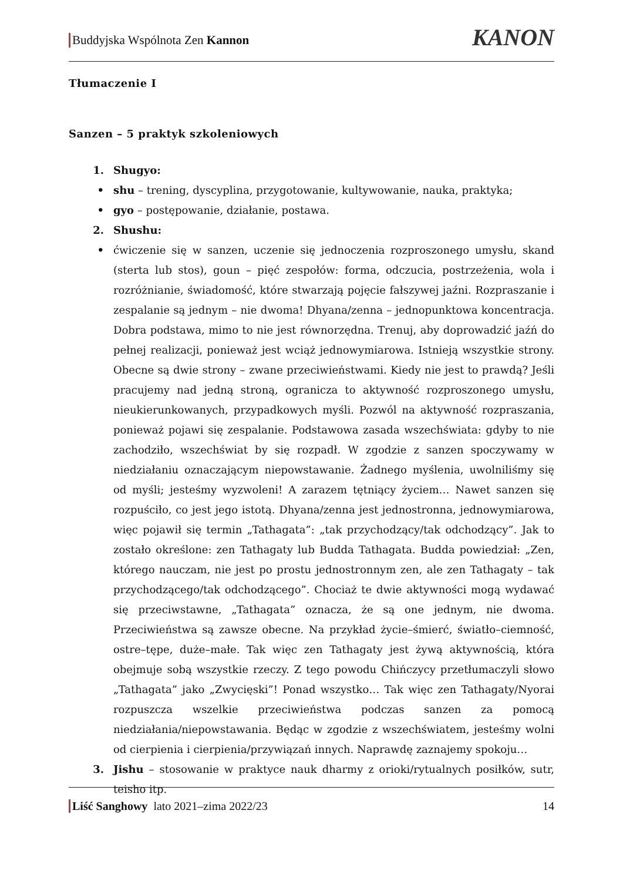Buddyjska Wspólnota Zen Kannon KANON
Tłumaczenie I
Sanzen – 5 praktyk szkoleniowych
1. Shugyo:
• shu – trening, dyscyplina, przygotowanie, kultywowanie, nauka, praktyka;
• gyo – postępowanie, działanie, postawa.
2. Shushu:
• ćwiczenie się w sanzen, uczenie się jednoczenia rozproszonego umysłu, skand (sterta lub stos), goun – pięć zespołów: forma, odczucia, postrzeżenia, wola i rozróżnianie, świadomość, które stwarzają pojęcie fałszywej jaźni. Rozpraszanie i zespalanie są jednym – nie dwoma! Dhyana/zenna – jednopunktowa koncentracja. Dobra podstawa, mimo to nie jest równorzędna. Trenuj, aby doprowadzić jaźń do pełnej realizacji, ponieważ jest wciąż jednowymiarowa. Istnieją wszystkie strony. Obecne są dwie strony – zwane przeciwieństwami. Kiedy nie jest to prawdą? Jeśli pracujemy nad jedną stroną, ogranicza to aktywność rozproszonego umysłu, nieukierunkowanych, przypadkowych myśli. Pozwól na aktywność rozpraszania, ponieważ pojawi się zespalanie. Podstawowa zasada wszechświata: gdyby to nie zachodziło, wszechświat by się rozpadł. W zgodzie z sanzen spoczywamy w niedziałaniu oznaczającym niepowstawanie. Żadnego myślenia, uwolniliśmy się od myśli; jesteśmy wyzwoleni! A zarazem tętniący życiem… Nawet sanzen się rozpuściło, co jest jego istotą. Dhyana/zenna jest jednostronna, jednowymiarowa, więc pojawił się termin „Tathagata”: „tak przychodzący/tak odchodzący”. Jak to zostało określone: zen Tathagaty lub Budda Tathagata. Budda powiedział: „Zen, którego nauczam, nie jest po prostu jednostronnym zen, ale zen Tathagaty – tak przychodzącego/tak odchodzącego”. Chociaż te dwie aktywności mogą wydawać się przeciwstawne, „Tathagata” oznacza, że są one jednym, nie dwoma. Przeciwieństwa są zawsze obecne. Na przykład życie–śmierć, światło–ciemność, ostre–tępe, duże–małe. Tak więc zen Tathagaty jest żywą aktywnością, która obejmuje sobą wszystkie rzeczy. Z tego powodu Chińczycy przetłumaczyli słowo „Tathagata” jako „Zwycięski”! Ponad wszystko… Tak więc zen Tathagaty/Nyorai rozpuszcza wszelkie przeciwieństwa podczas sanzen za pomocą niedziałania/niepowstawania. Będąc w zgodzie z wszechświatem, jesteśmy wolni od cierpienia i cierpienia/przywiązań innych. Naprawdę zaznajemy spokoju…
3. Jishu – stosowanie w praktyce nauk dharmy z orioki/rytualnych posiłków, sutr, teisho itp.
Liść Sanghowy lato 2021–zima 2022/23 14